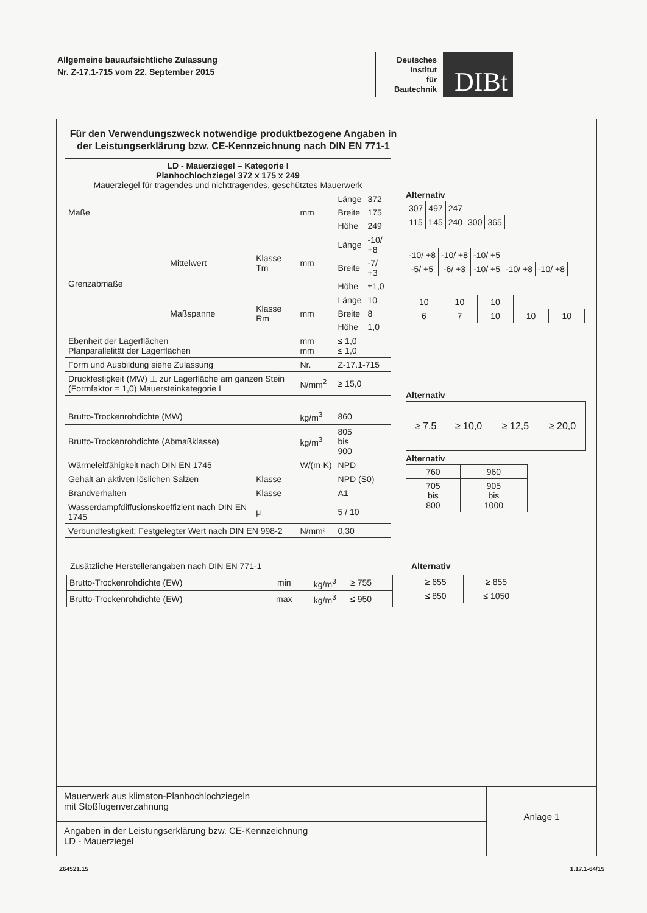Allgemeine bauaufsichtliche Zulassung
Nr. Z-17.1-715 vom 22. September 2015
Deutsches
Institut
für
Bautechnik
DIBt
Für den Verwendungszweck notwendige produktbezogene Angaben in der Leistungserklärung bzw. CE-Kennzeichnung nach DIN EN 771-1
| LD - Mauerziegel – Kategorie I Planhochlochziegel 372 x 175 x 249 Mauerziegel für tragendes und nichttragendes, geschütztes Mauerwerk | | | | | |
| Maße | | | mm | Länge | 372 |
| | | | | Breite | 175 |
| | | | | Höhe | 249 |
| Grenzabmaße | Mittelwert | Klasse Tm | mm | Länge | -10/ +8 |
| | | | | Breite | -7/ +3 |
| | | | | Höhe | ±1,0 |
| | Maßspanne | Klasse Rm | mm | Länge | 10 |
| | | | | Breite | 8 |
| | | | | Höhe | 1,0 |
| Ebenheit der Lagerflächen Planparallelität der Lagerflächen | | | mm mm | ≤ 1,0 ≤ 1,0 | |
| Form und Ausbildung siehe Zulassung | | | Nr. | Z-17.1-715 | |
| Druckfestigkeit (MW) ⊥ zur Lagerfläche am ganzen Stein (Formfaktor = 1,0) Mauersteinkategorie I | | | N/mm<sup>2</sup> | ≥ 15,0 | |
| Brutto-Trockenrohdichte (MW) | | | kg/m<sup>3</sup> | 860 | |
| Brutto-Trockenrohdichte (Abmaßklasse) | | | kg/m<sup>3</sup> | 805 bis 900 | |
| Wärmeleitfähigkeit nach DIN EN 1745 | | | W/(m·K) | NPD | |
| Gehalt an aktiven löslichen Salzen | | Klasse | | NPD (S0) | |
| Brandverhalten | | Klasse | | A1 | |
| Wasserdampfdiffusionskoeffizient nach DIN EN 1745 | | μ | | 5 / 10 | |
| Verbundfestigkeit: Festgelegter Wert nach DIN EN 998-2 | | | N/mm² | 0,30 | |
Alternativ
| 307 | 497 | 247 | | |
| 115 | 145 | 240 | 300 | 365 |
| -10/ +8 | -10/ +8 | -10/ +5 | | |
| -5/ +5 | -6/ +3 | -10/ +5 | -10/ +8 | -10/ +8 |
| 10 | 10 | 10 | | |
| 6 | 7 | 10 | 10 | 10 |
Alternativ
| ≥ 7,5 | ≥ 10,0 | ≥ 12,5 | ≥ 20,0 |
Alternativ
| 760 | 960 |
| 705 bis 800 | 905 bis 1000 |
Zusätzliche Herstellerangaben nach DIN EN 771-1
| Brutto-Trockenrohdichte (EW) | min | kg/m<sup>3</sup> | ≥ 755 |
| Brutto-Trockenrohdichte (EW) | max | kg/m<sup>3</sup> | ≤ 950 |
Alternativ
| ≥ 655 | ≥ 855 |
| ≤ 850 | ≤ 1050 |
Mauerwerk aus klimaton-Planhochlochziegeln
mit Stoßfugenverzahnung
Angaben in der Leistungserklärung bzw. CE-Kennzeichnung
LD - Mauerziegel
Anlage 1
Z64521.15 1.17.1-64/15